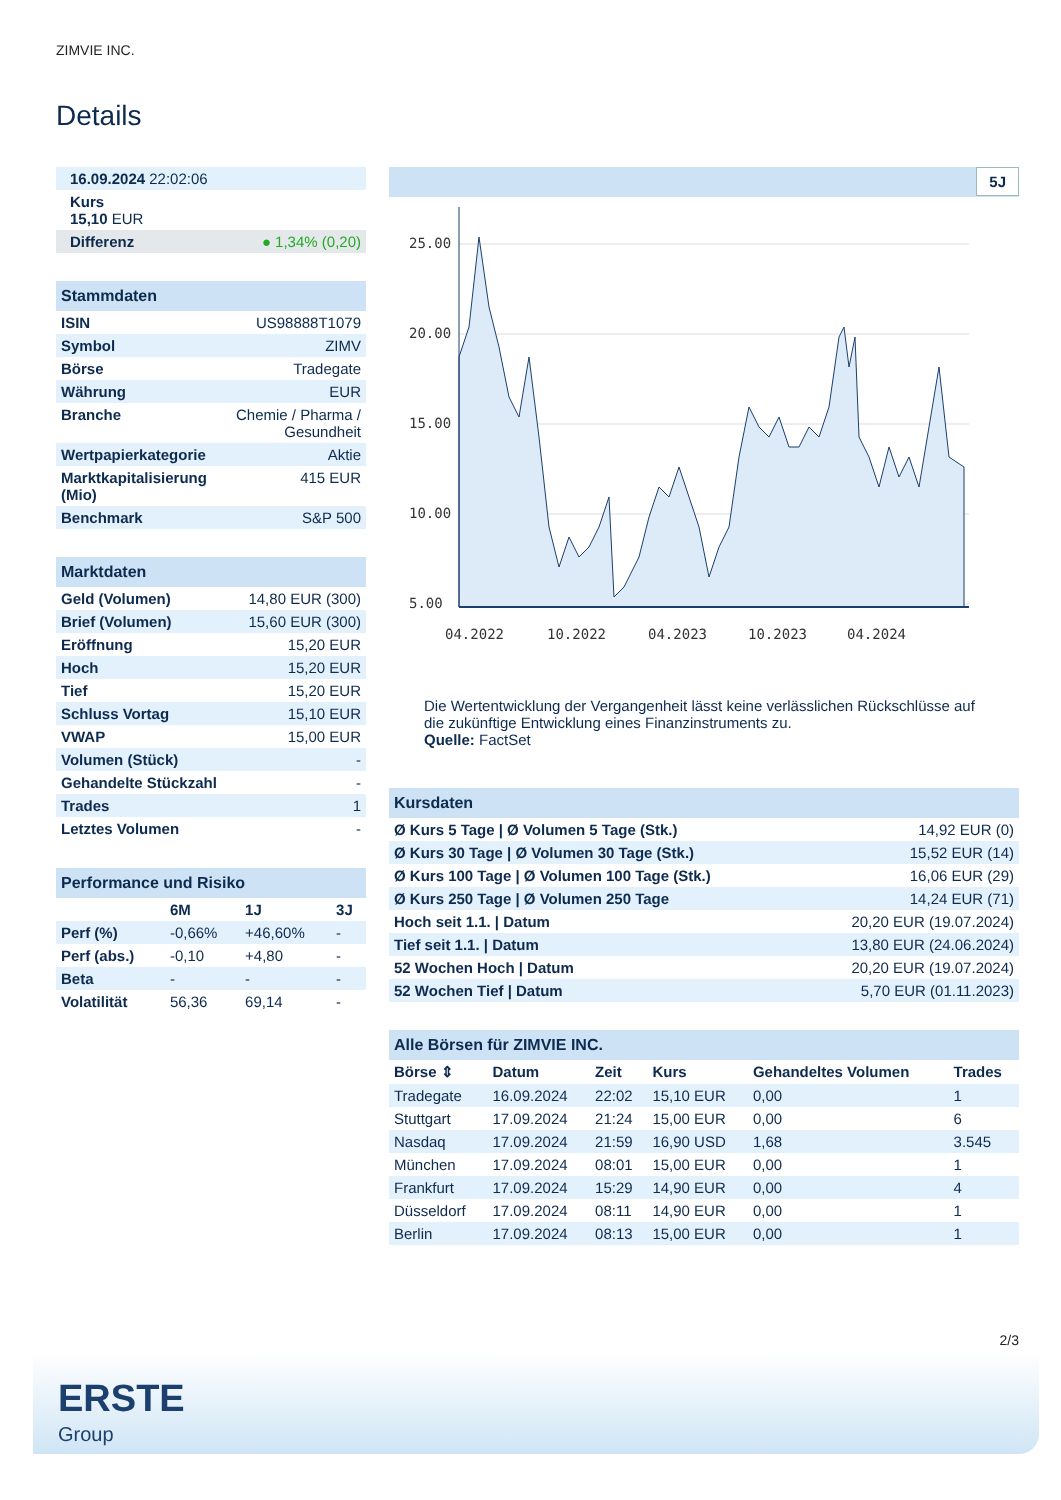ZIMVIE INC.
Details
| 16.09.2024 22:02:06 |
| Kurs 15,10 EUR |
| Differenz ● 1,34% (0,20) |
| Stammdaten | |
| ISIN | US98888T1079 |
| Symbol | ZIMV |
| Börse | Tradegate |
| Währung | EUR |
| Branche | Chemie / Pharma / Gesundheit |
| Wertpapierkategorie | Aktie |
| Marktkapitalisierung (Mio) | 415 EUR |
| Benchmark | S&P 500 |
| Marktdaten | |
| Geld (Volumen) | 14,80 EUR (300) |
| Brief (Volumen) | 15,60 EUR (300) |
| Eröffnung | 15,20 EUR |
| Hoch | 15,20 EUR |
| Tief | 15,20 EUR |
| Schluss Vortag | 15,10 EUR |
| VWAP | 15,00 EUR |
| Volumen (Stück) | - |
| Gehandelte Stückzahl | - |
| Trades | 1 |
| Letztes Volumen | - |
| Performance und Risiko | | | |
| | 6M | 1J | 3J |
| Perf (%) | -0,66% | +46,60% | - |
| Perf (abs.) | -0,10 | +4,80 | - |
| Beta | - | - | - |
| Volatilität | 56,36 | 69,14 | - |
5J
25.00
20.00
15.00
10.00
5.00
04.2022
10.2022
04.2023
10.2023
04.2024
Die Wertentwicklung der Vergangenheit lässt keine verlässlichen Rückschlüsse auf die zukünftige Entwicklung eines Finanzinstruments zu.
Quelle: FactSet
| Kursdaten | |
| Ø Kurs 5 Tage / Ø Volumen 5 Tage (Stk.) | 14,92 EUR (0) |
| Ø Kurs 30 Tage / Ø Volumen 30 Tage (Stk.) | 15,52 EUR (14) |
| Ø Kurs 100 Tage / Ø Volumen 100 Tage (Stk.) | 16,06 EUR (29) |
| Ø Kurs 250 Tage / Ø Volumen 250 Tage | 14,24 EUR (71) |
| Hoch seit 1.1. / Datum | 20,20 EUR (19.07.2024) |
| Tief seit 1.1. / Datum | 13,80 EUR (24.06.2024) |
| 52 Wochen Hoch / Datum | 20,20 EUR (19.07.2024) |
| 52 Wochen Tief / Datum | 5,70 EUR (01.11.2023) |
| Alle Börsen für ZIMVIE INC. | | | | | |
| Börse ⇕ | Datum | Zeit | Kurs | Gehandeltes Volumen | Trades |
| Tradegate | 16.09.2024 | 22:02 | 15,10 EUR | 0,00 | 1 |
| Stuttgart | 17.09.2024 | 21:24 | 15,00 EUR | 0,00 | 6 |
| Nasdaq | 17.09.2024 | 21:59 | 16,90 USD | 1,68 | 3.545 |
| München | 17.09.2024 | 08:01 | 15,00 EUR | 0,00 | 1 |
| Frankfurt | 17.09.2024 | 15:29 | 14,90 EUR | 0,00 | 4 |
| Düsseldorf | 17.09.2024 | 08:11 | 14,90 EUR | 0,00 | 1 |
| Berlin | 17.09.2024 | 08:13 | 15,00 EUR | 0,00 | 1 |
2/3
ERSTE
Group